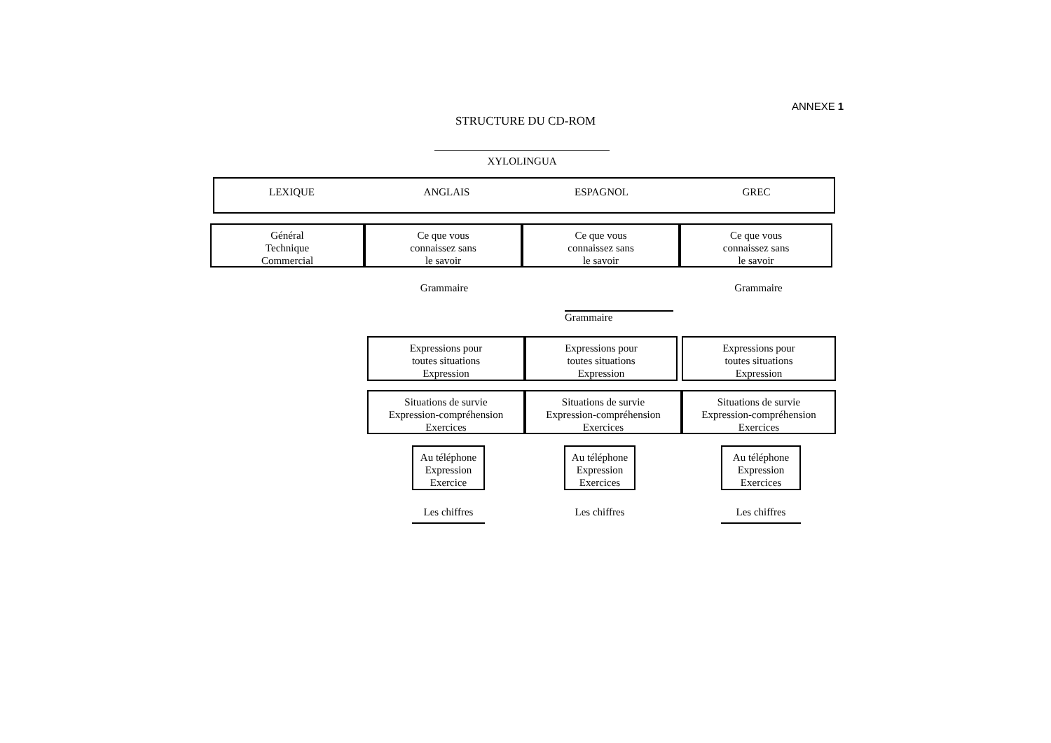ANNEXE 1
STRUCTURE DU CD-ROM
XYLOLINGUA
LEXIQUE ANGLAIS ESPAGNOL GREC
Général
Technique
Commercial
Ce que vous
connaissez sans
le savoir
Ce que vous
connaissez sans
le savoir
Ce que vous
connaissez sans
le savoir
Grammaire Grammaire
Grammaire
Expressions pour
toutes situations
Expression
Expressions pour
toutes situations
Expression
Expressions pour
toutes situations
Expression
Situations de survie
Expression-compréhension
Exercices
Situations de survie
Expression-compréhension
Exercices
Situations de survie
Expression-compréhension
Exercices
Au téléphone
Expression
Exercice
Au téléphone
Expression
Exercices
Au téléphone
Expression
Exercices
Les chiffres
Les chiffres
Les chiffres